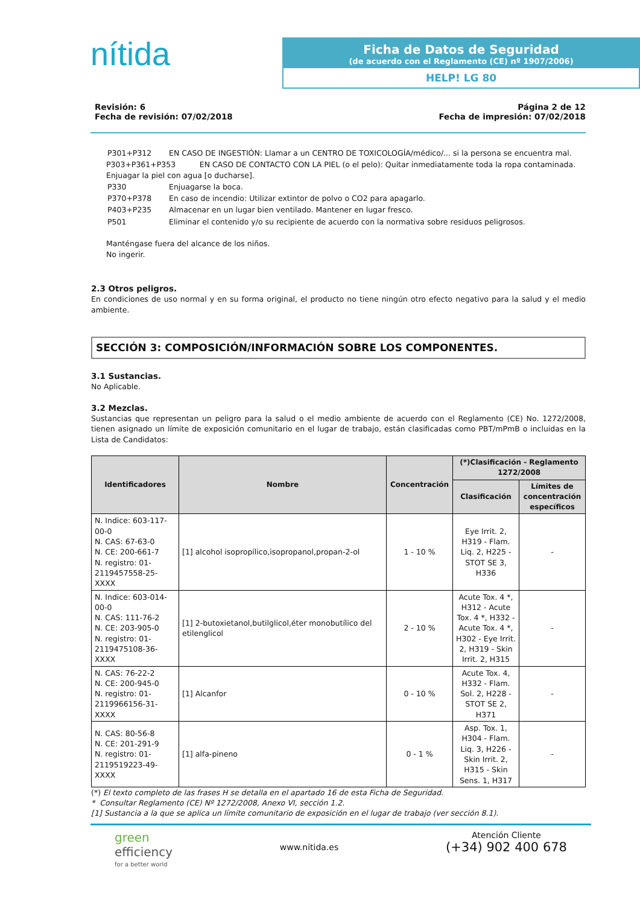nítida
Ficha de Datos de Seguridad
(de acuerdo con el Reglamento (CE) nº 1907/2006)
HELP! LG 80
Revisión: 6
Fecha de revisión: 07/02/2018
Página 2 de 12
Fecha de impresión: 07/02/2018
| P301+P312 | EN CASO DE INGESTIÓN: Llamar a un CENTRO DE TOXICOLOGÍA/médico/... si la persona se encuentra mal. |
P303+P361+P353 EN CASO DE CONTACTO CON LA PIEL (o el pelo): Quitar inmediatamente toda la ropa contaminada. Enjuagar la piel con agua [o ducharse].
| P330 | Enjuagarse la boca. |
| P370+P378 | En caso de incendio: Utilizar extintor de polvo o CO2 para apagarlo. |
| P403+P235 | Almacenar en un lugar bien ventilado. Mantener en lugar fresco. |
| P501 | Eliminar el contenido y/o su recipiente de acuerdo con la normativa sobre residuos peligrosos. |
Manténgase fuera del alcance de los niños.
No ingerir.
2.3 Otros peligros.
En condiciones de uso normal y en su forma original, el producto no tiene ningún otro efecto negativo para la salud y el medio ambiente.
SECCIÓN 3: COMPOSICIÓN/INFORMACIÓN SOBRE LOS COMPONENTES.
3.1 Sustancias.
No Aplicable.
3.2 Mezclas.
Sustancias que representan un peligro para la salud o el medio ambiente de acuerdo con el Reglamento (CE) No. 1272/2008, tienen asignado un límite de exposición comunitario en el lugar de trabajo, están clasificadas como PBT/mPmB o incluidas en la Lista de Candidatos:
| Identificadores | Nombre | Concentración | (*)Clasificación - Reglamento 1272/2008 | |
| --- | --- | --- | --- | --- |
| | | | Clasificación | Límites de concentración específicos |
| N. Indice: 603-117-00-0 N. CAS: 67-63-0 N. CE: 200-661-7 N. registro: 01-2119457558-25-XXXX | [1] alcohol isopropílico,isopropanol,propan-2-ol | 1 - 10 % | Eye Irrit. 2, H319 - Flam. Liq. 2, H225 - STOT SE 3, H336 | - |
| N. Indice: 603-014-00-0 N. CAS: 111-76-2 N. CE: 203-905-0 N. registro: 01-2119475108-36-XXXX | [1] 2-butoxietanol,butilglicol,éter monobutílico del etilenglicol | 2 - 10 % | Acute Tox. 4 *, H312 - Acute Tox. 4 *, H332 - Acute Tox. 4 *, H302 - Eye Irrit. 2, H319 - Skin Irrit. 2, H315 | - |
| N. CAS: 76-22-2 N. CE: 200-945-0 N. registro: 01-2119966156-31-XXXX | [1] Alcanfor | 0 - 10 % | Acute Tox. 4, H332 - Flam. Sol. 2, H228 - STOT SE 2, H371 | - |
| N. CAS: 80-56-8 N. CE: 201-291-9 N. registro: 01-2119519223-49-XXXX | [1] alfa-pineno | 0 - 1 % | Asp. Tox. 1, H304 - Flam. Liq. 3, H226 - Skin Irrit. 2, H315 - Skin Sens. 1, H317 | - |
(*) El texto completo de las frases H se detalla en el apartado 16 de esta Ficha de Seguridad.
* Consultar Reglamento (CE) Nº 1272/2008, Anexo VI, sección 1.2.
[1] Sustancia a la que se aplica un límite comunitario de exposición en el lugar de trabajo (ver sección 8.1).
green
efficiency
for a better world
www.nitida.es
Atención Cliente
(+34) 902 400 678